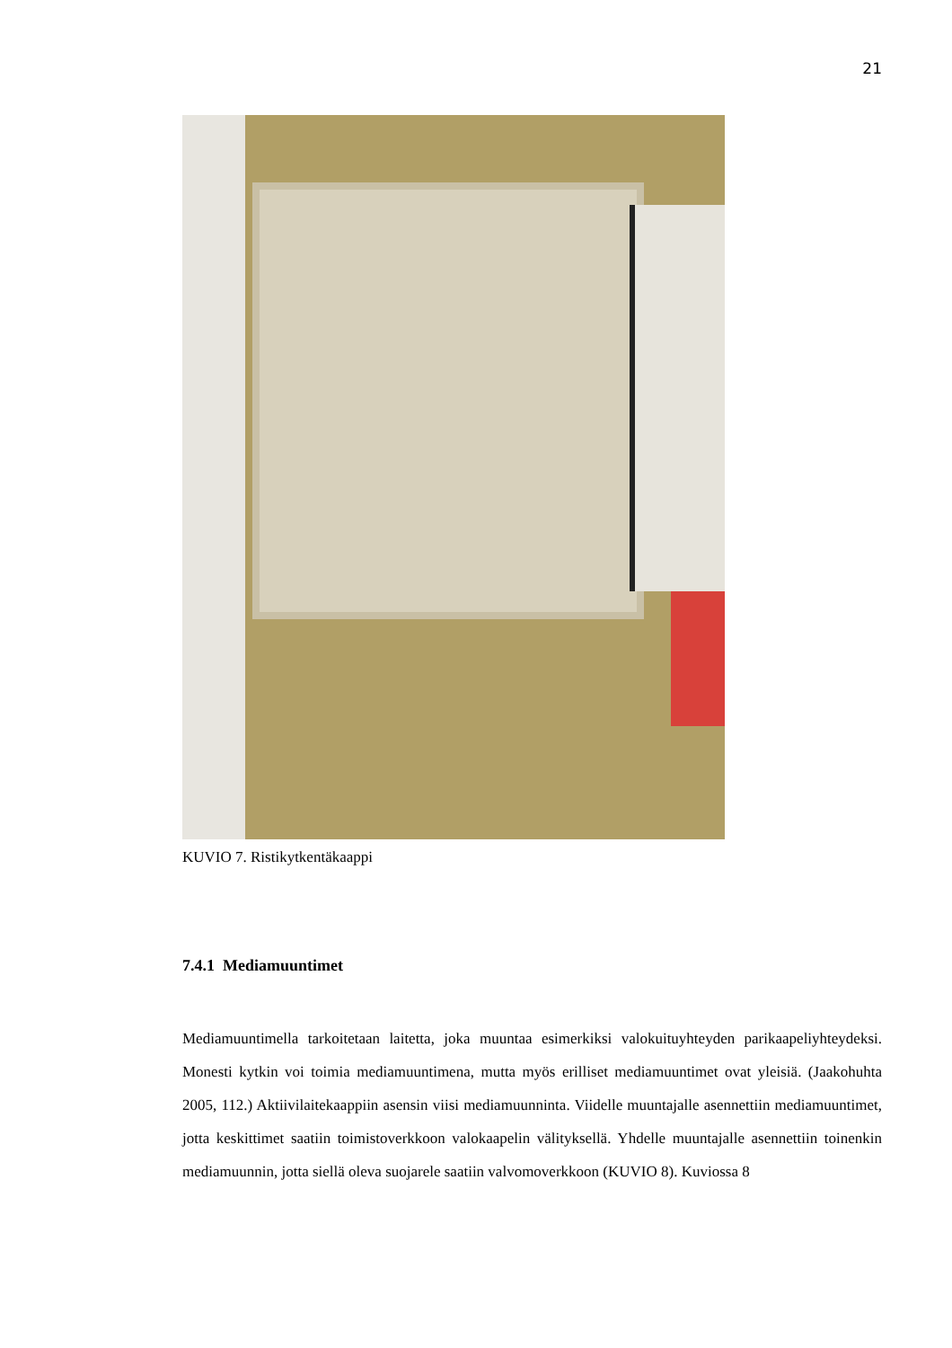21
KUVIO 7. Ristikytkentäkaappi
7.4.1 Mediamuuntimet
Mediamuuntimella tarkoitetaan laitetta, joka muuntaa esimerkiksi valokuituyhteyden pari­kaapeliyhteydeksi. Monesti kytkin voi toimia mediamuuntimena, mutta myös erilliset me­diamuuntimet ovat yleisiä. (Jaakohuhta 2005, 112.) Aktiivilaitekaappiin asensin viisi me­diamuunninta. Viidelle muuntajalle asennettiin mediamuuntimet, jotta keskittimet saatiin toimistoverkkoon valokaapelin välityksellä. Yhdelle muuntajalle asennettiin toinenkin me­diamuunnin, jotta siellä oleva suojarele saatiin valvomoverkkoon (KUVIO 8). Kuviossa 8